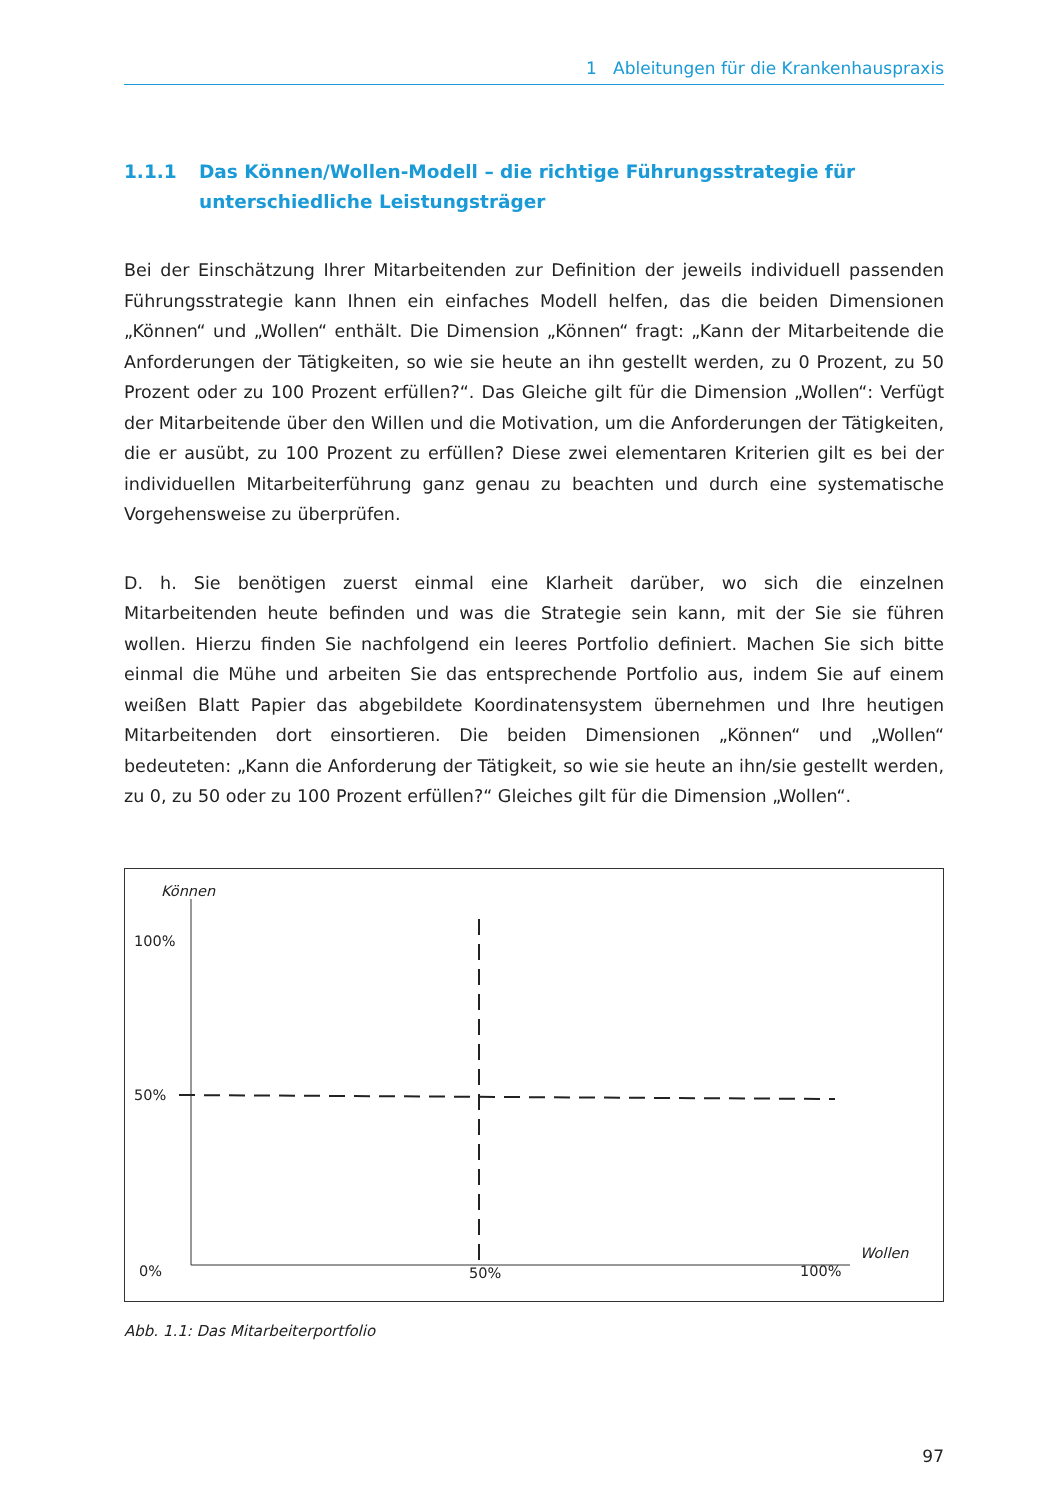1 Ableitungen für die Krankenhauspraxis
1.1.1 Das Können/Wollen-Modell – die richtige Führungsstrategie für unterschiedliche Leistungsträger
Bei der Einschätzung Ihrer Mitarbeitenden zur Definition der jeweils individuell passenden Führungsstrategie kann Ihnen ein einfaches Modell helfen, das die beiden Dimensionen „Können“ und „Wollen“ enthält. Die Dimension „Können“ fragt: „Kann der Mitarbeitende die Anforderungen der Tätigkeiten, so wie sie heute an ihn gestellt werden, zu 0 Prozent, zu 50 Prozent oder zu 100 Prozent erfüllen?“. Das Gleiche gilt für die Dimension „Wollen“: Verfügt der Mitarbeitende über den Willen und die Motivation, um die Anforderungen der Tätigkeiten, die er ausübt, zu 100 Prozent zu erfüllen? Diese zwei elementaren Kriterien gilt es bei der individuellen Mitarbeiterführung ganz genau zu beachten und durch eine systematische Vorgehensweise zu überprüfen.
D. h. Sie benötigen zuerst einmal eine Klarheit darüber, wo sich die einzelnen Mitarbeitenden heute befinden und was die Strategie sein kann, mit der Sie sie führen wollen. Hierzu finden Sie nachfolgend ein leeres Portfolio definiert. Machen Sie sich bitte einmal die Mühe und arbeiten Sie das entsprechende Portfolio aus, indem Sie auf einem weißen Blatt Papier das abgebildete Koordinatensystem übernehmen und Ihre heutigen Mitarbeitenden dort einsortieren. Die beiden Dimensionen „Können“ und „Wollen“ bedeuteten: „Kann die Anforderung der Tätigkeit, so wie sie heute an ihn/sie gestellt werden, zu 0, zu 50 oder zu 100 Prozent erfüllen?“ Gleiches gilt für die Dimension „Wollen“.
Können
100%
50%
0% 50% 100%
Wollen
Abb. 1.1: Das Mitarbeiterportfolio
97